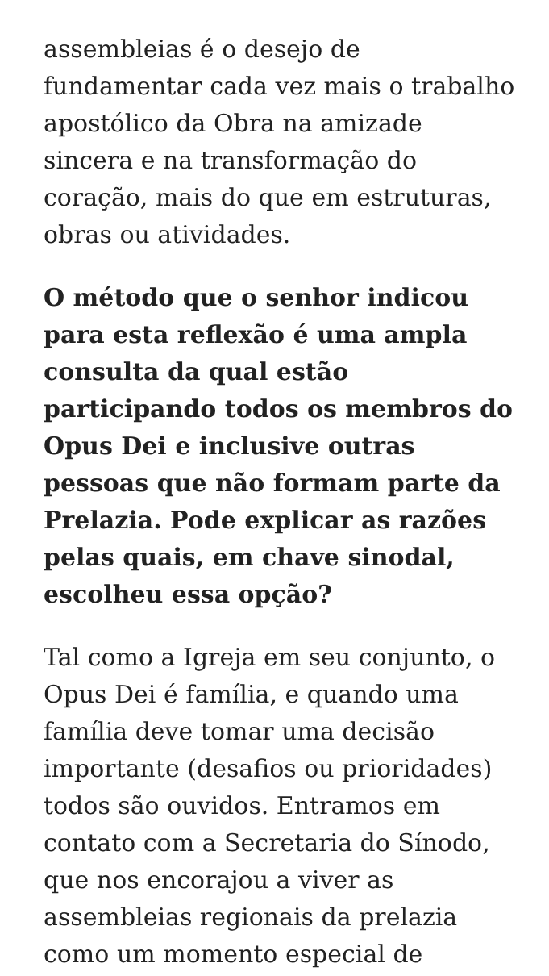assembleias é o desejo de fundamentar cada vez mais o trabalho apostólico da Obra na amizade sincera e na transformação do coração, mais do que em estruturas, obras ou atividades.
O método que o senhor indicou para esta reflexão é uma ampla consulta da qual estão participando todos os membros do Opus Dei e inclusive outras pessoas que não formam parte da Prelazia. Pode explicar as razões pelas quais, em chave sinodal, escolheu essa opção?
Tal como a Igreja em seu conjunto, o Opus Dei é família, e quando uma família deve tomar uma decisão importante (desafios ou prioridades) todos são ouvidos. Entramos em contato com a Secretaria do Sínodo, que nos encorajou a viver as assembleias regionais da prelazia como um momento especial de